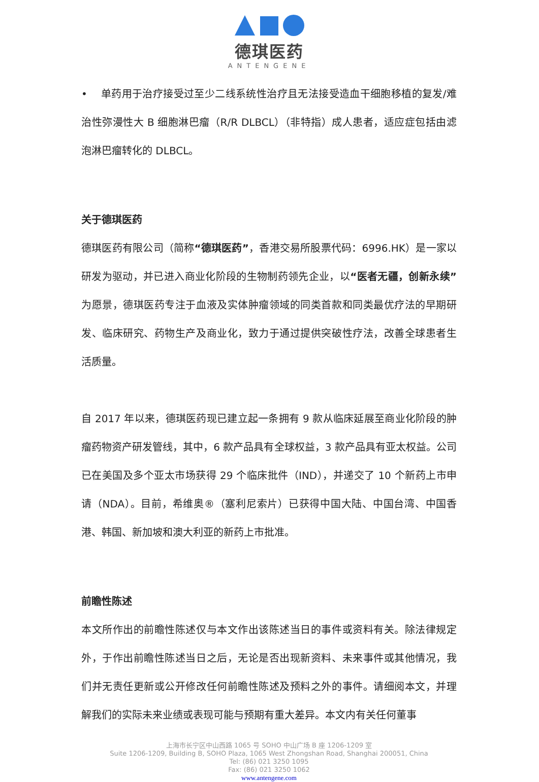德琪医药
ANTENGENE
• 单药用于治疗接受过至少二线系统性治疗且无法接受造血干细胞移植的复发/难治性弥漫性大 B 细胞淋巴瘤（R/R DLBCL）（非特指）成人患者，适应症包括由滤泡淋巴瘤转化的 DLBCL。
关于德琪医药
德琪医药有限公司（简称“德琪医药”，香港交易所股票代码：6996.HK）是一家以研发为驱动，并已进入商业化阶段的生物制药领先企业，以“医者无疆，创新永续”为愿景，德琪医药专注于血液及实体肿瘤领域的同类首款和同类最优疗法的早期研发、临床研究、药物生产及商业化，致力于通过提供突破性疗法，改善全球患者生活质量。
自 2017 年以来，德琪医药现已建立起一条拥有 9 款从临床延展至商业化阶段的肿瘤药物资产研发管线，其中，6 款产品具有全球权益，3 款产品具有亚太权益。公司已在美国及多个亚太市场获得 29 个临床批件（IND），并递交了 10 个新药上市申请（NDA）。目前，希维奥®（塞利尼索片）已获得中国大陆、中国台湾、中国香港、韩国、新加坡和澳大利亚的新药上市批准。
前瞻性陈述
本文所作出的前瞻性陈述仅与本文作出该陈述当日的事件或资料有关。除法律规定外，于作出前瞻性陈述当日之后，无论是否出现新资料、未来事件或其他情况，我们并无责任更新或公开修改任何前瞻性陈述及预料之外的事件。请细阅本文，并理解我们的实际未来业绩或表现可能与预期有重大差异。本文内有关任何董事
上海市长宁区中山西路 1065 号 SOHO 中山广场 B 座 1206-1209 室
Suite 1206-1209, Building B, SOHO Plaza, 1065 West Zhongshan Road, Shanghai 200051, China
Tel: (86) 021 3250 1095
Fax: (86) 021 3250 1062
www.antengene.com